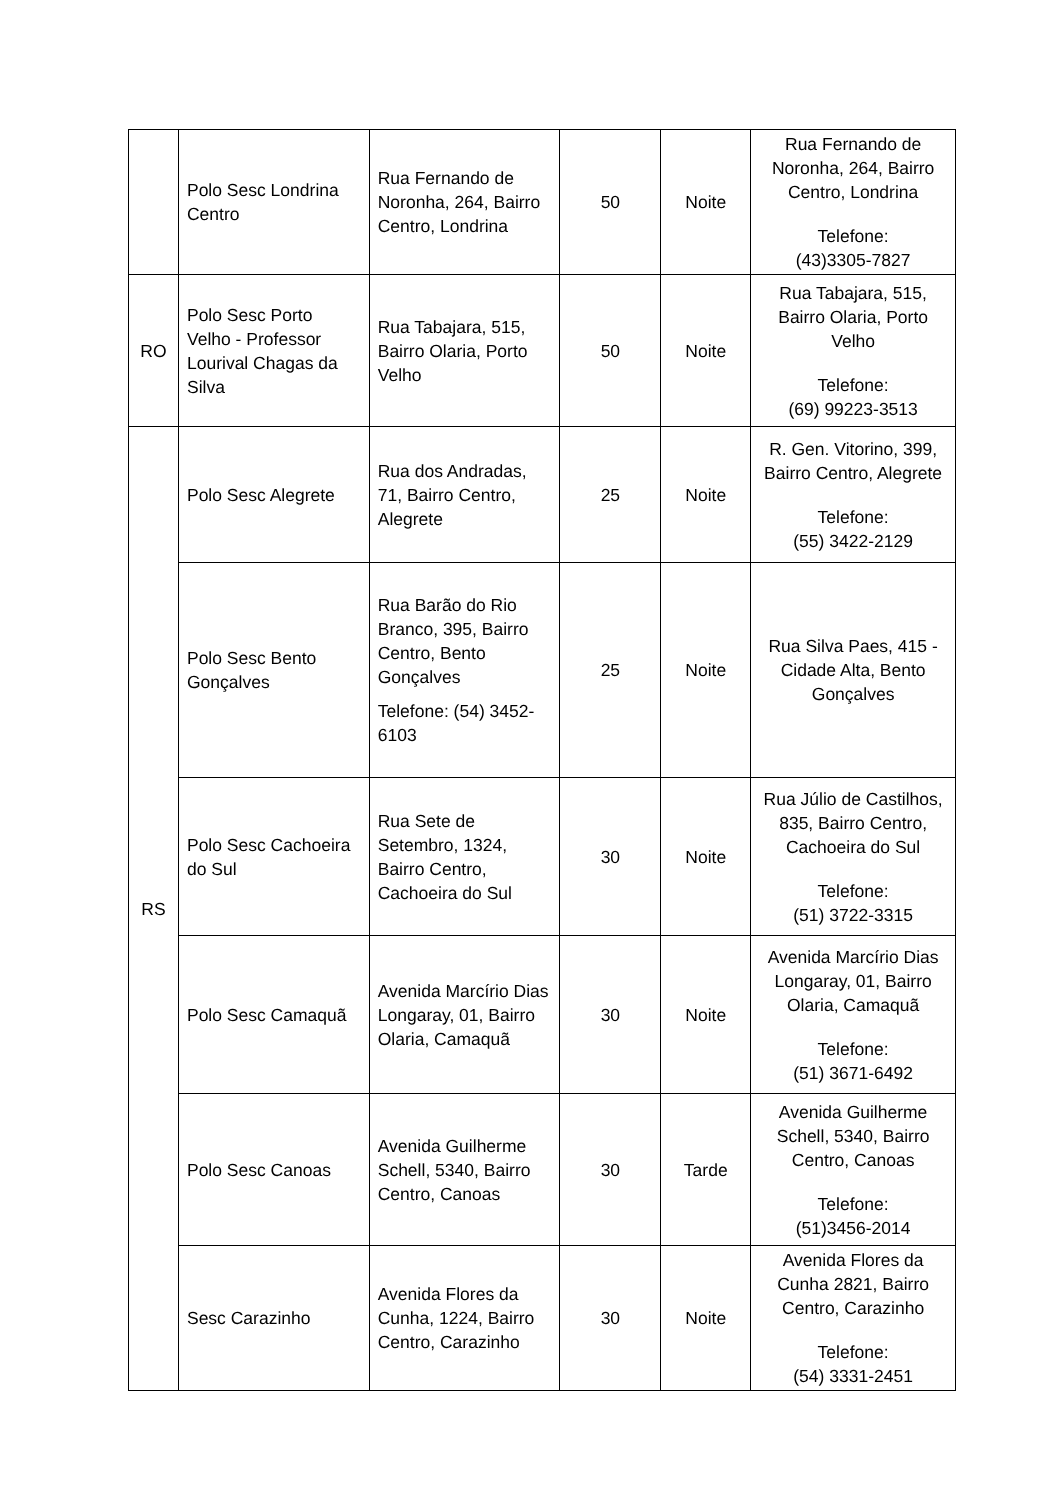| | Polo Sesc Londrina Centro | Rua Fernando de Noronha, 264, Bairro Centro, Londrina | 50 | Noite | Rua Fernando de Noronha, 264, Bairro Centro, Londrina Telefone: (43)3305-7827 |
| RO | Polo Sesc Porto Velho - Professor Lourival Chagas da Silva | Rua Tabajara, 515, Bairro Olaria, Porto Velho | 50 | Noite | Rua Tabajara, 515, Bairro Olaria, Porto Velho Telefone: (69) 99223-3513 |
| RS | Polo Sesc Alegrete | Rua dos Andradas, 71, Bairro Centro, Alegrete | 25 | Noite | R. Gen. Vitorino, 399, Bairro Centro, Alegrete Telefone: (55) 3422-2129 |
| | Polo Sesc Bento Gonçalves | Rua Barão do Rio Branco, 395, Bairro Centro, Bento Gonçalves Telefone: (54) 3452-6103 | 25 | Noite | Rua Silva Paes, 415 - Cidade Alta, Bento Gonçalves |
| | Polo Sesc Cachoeira do Sul | Rua Sete de Setembro, 1324, Bairro Centro, Cachoeira do Sul | 30 | Noite | Rua Júlio de Castilhos, 835, Bairro Centro, Cachoeira do Sul Telefone: (51) 3722-3315 |
| | Polo Sesc Camaquã | Avenida Marcírio Dias Longaray, 01, Bairro Olaria, Camaquã | 30 | Noite | Avenida Marcírio Dias Longaray, 01, Bairro Olaria, Camaquã Telefone: (51) 3671-6492 |
| | Polo Sesc Canoas | Avenida Guilherme Schell, 5340, Bairro Centro, Canoas | 30 | Tarde | Avenida Guilherme Schell, 5340, Bairro Centro, Canoas Telefone: (51)3456-2014 |
| | Sesc Carazinho | Avenida Flores da Cunha, 1224, Bairro Centro, Carazinho | 30 | Noite | Avenida Flores da Cunha 2821, Bairro Centro, Carazinho Telefone: (54) 3331-2451 |